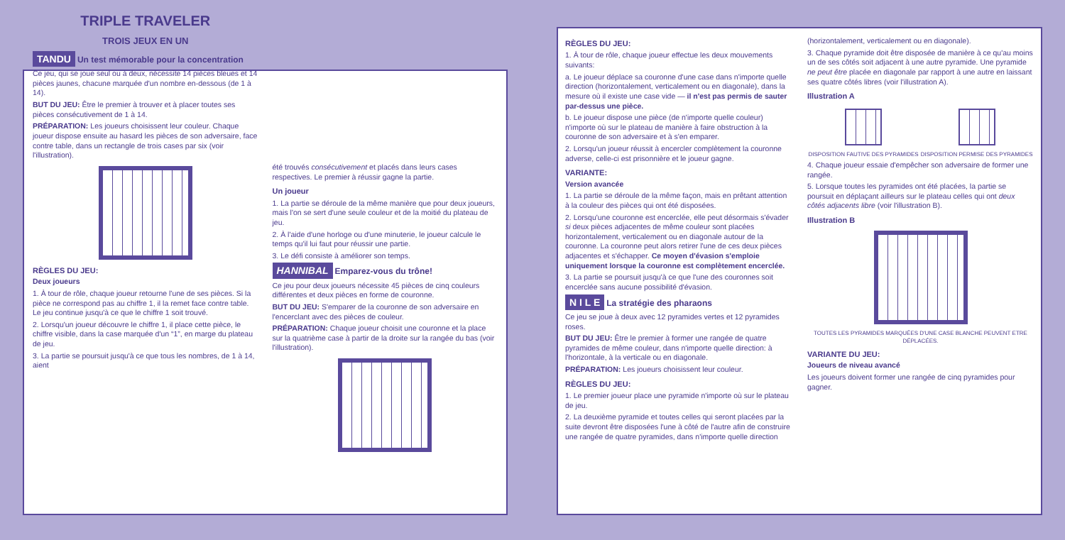TRIPLE TRAVELER
TROIS JEUX EN UN
TANDU Un test mémorable pour la concentration
Ce jeu, qui se joue seul ou à deux, nécessite 14 pièces bleues et 14 pièces jaunes, chacune marquée d'un nombre en-dessous (de 1 à 14).
BUT DU JEU: Être le premier à trouver et à placer toutes ses pièces consécutivement de 1 à 14.
PRÉPARATION: Les joueurs choisissent leur couleur. Chaque joueur dispose ensuite au hasard les pièces de son adversaire, face contre table, dans un rectangle de trois cases par six (voir l'illustration).
RÈGLES DU JEU:
Deux joueurs
1. À tour de rôle, chaque joueur retourne l'une de ses pièces. Si la pièce ne correspond pas au chiffre 1, il la remet face contre table. Le jeu continue jusqu'à ce que le chiffre 1 soit trouvé.
2. Lorsqu'un joueur découvre le chiffre 1, il place cette pièce, le chiffre visible, dans la case marquée d'un “1”, en marge du plateau de jeu.
3. La partie se poursuit jusqu'à ce que tous les nombres, de 1 à 14, aient
été trouvés consécutivement et placés dans leurs cases respectives. Le premier à réussir gagne la partie.
Un joueur
1. La partie se déroule de la même manière que pour deux joueurs, mais l'on se sert d'une seule couleur et de la moitié du plateau de jeu.
2. À l'aide d'une horloge ou d'une minuterie, le joueur calcule le temps qu'il lui faut pour réussir une partie.
3. Le défi consiste à améliorer son temps.
HANNIBAL Emparez-vous du trône!
Ce jeu pour deux joueurs nécessite 45 pièces de cinq couleurs différentes et deux pièces en forme de couronne.
BUT DU JEU: S'emparer de la couronne de son adversaire en l'encerclant avec des pièces de couleur.
PRÉPARATION: Chaque joueur choisit une couronne et la place sur la quatrième case à partir de la droite sur la rangée du bas (voir l'illustration).
RÈGLES DU JEU:
1. À tour de rôle, chaque joueur effectue les deux mouvements suivants:
a. Le joueur déplace sa couronne d'une case dans n'importe quelle direction (horizontalement, verticalement ou en diagonale), dans la mesure où il existe une case vide — il n'est pas permis de sauter par-dessus une pièce.
b. Le joueur dispose une pièce (de n'importe quelle couleur) n'importe où sur le plateau de manière à faire obstruction à la couronne de son adversaire et à s'en emparer.
2. Lorsqu'un joueur réussit à encercler complètement la couronne adverse, celle-ci est prisonnière et le joueur gagne.
VARIANTE:
Version avancée
1. La partie se déroule de la même façon, mais en prêtant attention à la couleur des pièces qui ont été disposées.
2. Lorsqu'une couronne est encerclée, elle peut désormais s'évader si deux pièces adjacentes de même couleur sont placées horizontalement, verticalement ou en diagonale autour de la couronne. La couronne peut alors retirer l'une de ces deux pièces adjacentes et s'échapper. Ce moyen d'évasion s'emploie uniquement lorsque la couronne est complètement encerclée.
3. La partie se poursuit jusqu'à ce que l'une des couronnes soit encerclée sans aucune possibilité d'évasion.
N I L E La stratégie des pharaons
Ce jeu se joue à deux avec 12 pyramides vertes et 12 pyramides roses.
BUT DU JEU: Être le premier à former une rangée de quatre pyramides de même couleur, dans n'importe quelle direction: à l'horizontale, à la verticale ou en diagonale.
PRÉPARATION: Les joueurs choisissent leur couleur.
RÈGLES DU JEU:
1. Le premier joueur place une pyramide n'importe où sur le plateau de jeu.
2. La deuxième pyramide et toutes celles qui seront placées par la suite devront être disposées l'une à côté de l'autre afin de construire une rangée de quatre pyramides, dans n'importe quelle direction
(horizontalement, verticalement ou en diagonale).
3. Chaque pyramide doit être disposée de manière à ce qu'au moins un de ses côtés soit adjacent à une autre pyramide. Une pyramide ne peut être placée en diagonale par rapport à une autre en laissant ses quatre côtés libres (voir l'illustration A).
Illustration A
DISPOSITION FAUTIVE DES PYRAMIDES
DISPOSITION PERMISE DES PYRAMIDES
4. Chaque joueur essaie d'empêcher son adversaire de former une rangée.
5. Lorsque toutes les pyramides ont été placées, la partie se poursuit en déplaçant ailleurs sur le plateau celles qui ont deux côtés adjacents libre (voir l'illustration B).
Illustration B
TOUTES LES PYRAMIDES MARQUÉES D'UNE CASE BLANCHE PEUVENT ETRE DÉPLACÉES.
VARIANTE DU JEU:
Joueurs de niveau avancé
Les joueurs doivent former une rangée de cinq pyramides pour gagner.